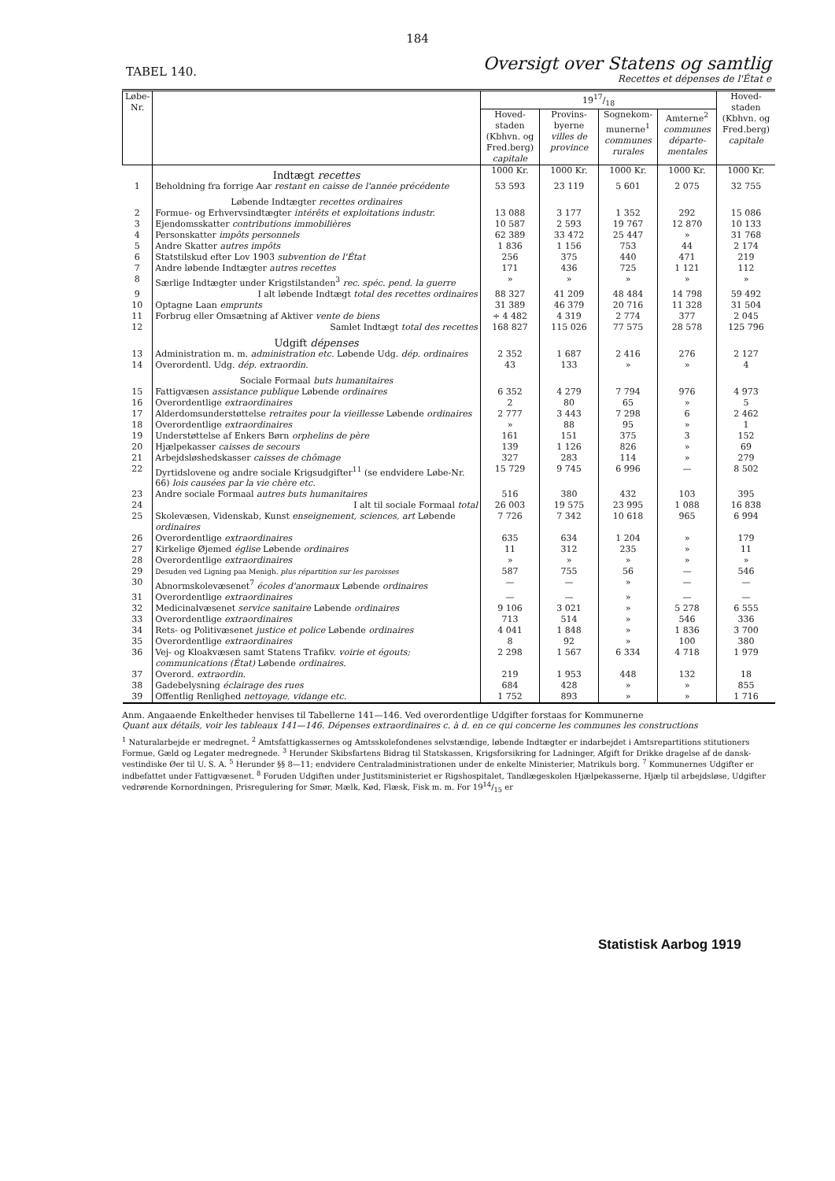184
TABEL 140.
Oversigt over Statens og samtlig
Recettes et dépenses de l'État e
| Løbe-Nr. | | 1917/18 | | | | Hoved-staden (Kbhvn. og Fred.berg) capitale |
| --- | --- | --- | --- | --- | --- | --- |
| | | Hoved-staden (Kbhvn. og Fred.berg) capitale | Provins-byerne villes de province | Sognekom-munerne<sup>1</sup> communes rurales | Amterne<sup>2</sup> communes départe-mentales | |
| | Indtægt recettes | 1000 Kr. | 1000 Kr. | 1000 Kr. | 1000 Kr. | 1000 Kr. |
| 1 | Beholdning fra forrige Aar restant en caisse de l'année précédente | 53 593 | 23 119 | 5 601 | 2 075 | 32 755 |
| | Løbende Indtægter recettes ordinaires | | | | | |
| 2 | Formue- og Erhvervsindtægter intérêts et exploitations industr. | 13 088 | 3 177 | 1 352 | 292 | 15 086 |
| 3 | Ejendomsskatter contributions immobilières | 10 587 | 2 593 | 19 767 | 12 870 | 10 133 |
| 4 | Personskatter impôts personnels | 62 389 | 33 472 | 25 447 | » | 31 768 |
| 5 | Andre Skatter autres impôts | 1 836 | 1 156 | 753 | 44 | 2 174 |
| 6 | Statstilskud efter Lov 1903 subvention de l'État | 256 | 375 | 440 | 471 | 219 |
| 7 | Andre løbende Indtægter autres recettes | 171 | 436 | 725 | 1 121 | 112 |
| 8 | Særlige Indtægter under Krigstilstanden<sup>3</sup> rec. spéc. pend. la guerre | » | » | » | » | » |
| 9 | I alt løbende Indtægt total des recettes ordinaires | 88 327 | 41 209 | 48 484 | 14 798 | 59 492 |
| 10 | Optagne Laan emprunts | 31 389 | 46 379 | 20 716 | 11 328 | 31 504 |
| 11 | Forbrug eller Omsætning af Aktiver vente de biens | ÷ 4 482 | 4 319 | 2 774 | 377 | 2 045 |
| 12 | Samlet Indtægt total des recettes | 168 827 | 115 026 | 77 575 | 28 578 | 125 796 |
| | Udgift dépenses | | | | | |
| 13 | Administration m. m. administration etc. Løbende Udg. dép. ordinaires | 2 352 | 1 687 | 2 416 | 276 | 2 127 |
| 14 | Overordentl. Udg. dép. extraordin. | 43 | 133 | » | » | 4 |
| | Sociale Formaal buts humanitaires | | | | | |
| 15 | Fattigvæsen assistance publique Løbende ordinaires | 6 352 | 4 279 | 7 794 | 976 | 4 973 |
| 16 | Overordentlige extraordinaires | 2 | 80 | 65 | » | 5 |
| 17 | Alderdomsunderstøttelse retraites pour la vieillesse Løbende ordinaires | 2 777 | 3 443 | 7 298 | 6 | 2 462 |
| 18 | Overordentlige extraordinaires | » | 88 | 95 | » | 1 |
| 19 | Understøttelse af Enkers Børn orphelins de père | 161 | 151 | 375 | 3 | 152 |
| 20 | Hjælpekasser caisses de secours | 139 | 1 126 | 826 | » | 69 |
| 21 | Arbejdsløshedskasser caisses de chômage | 327 | 283 | 114 | » | 279 |
| 22 | Dyrtidslovene og andre sociale Krigsudgifter<sup>11</sup> (se endvidere Løbe-Nr. 66) lois causées par la vie chère etc. | 15 729 | 9 745 | 6 996 | — | 8 502 |
| 23 | Andre sociale Formaal autres buts humanitaires | 516 | 380 | 432 | 103 | 395 |
| 24 | I alt til sociale Formaal total | 26 003 | 19 575 | 23 995 | 1 088 | 16 838 |
| 25 | Skolevæsen, Videnskab, Kunst enseignement, sciences, art Løbende ordinaires | 7 726 | 7 342 | 10 618 | 965 | 6 994 |
| 26 | Overordentlige extraordinaires | 635 | 634 | 1 204 | » | 179 |
| 27 | Kirkelige Øjemed église Løbende ordinaires | 11 | 312 | 235 | » | 11 |
| 28 | Overordentlige extraordinaires | » | » | » | » | » |
| 29 | Desuden ved Ligning paa Menigh. plus répartition sur les paroisses | 587 | 755 | 56 | — | 546 |
| 30 | Abnormskolevæsenet<sup>7</sup> écoles d'anormaux Løbende ordinaires | — | — | » | — | — |
| 31 | Overordentlige extraordinaires | — | — | » | — | — |
| 32 | Medicinalvæsenet service sanitaire Løbende ordinaires | 9 106 | 3 021 | » | 5 278 | 6 555 |
| 33 | Overordentlige extraordinaires | 713 | 514 | » | 546 | 336 |
| 34 | Rets- og Politivæsenet justice et police Løbende ordinaires | 4 041 | 1 848 | » | 1 836 | 3 700 |
| 35 | Overordentlige extraordinaires | 8 | 92 | » | 100 | 380 |
| 36 | Vej- og Kloakvæsen samt Statens Trafikv. voirie et égouts; communications (État) Løbende ordinaires. | 2 298 | 1 567 | 6 334 | 4 718 | 1 979 |
| 37 | Overord. extraordin. | 219 | 1 953 | 448 | 132 | 18 |
| 38 | Gadebelysning éclairage des rues | 684 | 428 | » | » | 855 |
| 39 | Offentlig Renlighed nettoyage, vidange etc. | 1 752 | 893 | » | » | 1 716 |
Anm. Angaaende Enkeltheder henvises til Tabellerne 141—146. Ved overordentlige Udgifter forstaas for Kommunerne
Quant aux détails, voir les tableaux 141—146. Dépenses extraordinaires c. à d. en ce qui concerne les communes les constructions
<sup>1</sup> Naturalarbejde er medregnet. <sup>2</sup> Amtsfattigkassernes og Amtsskolefondenes selvstændige, løbende Indtægter er indarbejdet i Amtsrepartitions stitutioners Formue, Gæld og Legater medregnede. <sup>3</sup> Herunder Skibsfartens Bidrag til Statskassen, Krigsforsikring for Ladninger, Afgift for Drikke dragelse af de dansk-vestindiske Øer til U. S. A. <sup>5</sup> Herunder §§ 8—11; endvidere Centraladministrationen under de enkelte Ministerier, Matrikuls borg. <sup>7</sup> Kommunernes Udgifter er indbefattet under Fattigvæsenet. <sup>8</sup> Foruden Udgiften under Justitsministeriet er Rigshospitalet, Tandlægeskolen Hjælpekasserne, Hjælp til arbejdsløse, Udgifter vedrørende Kornordningen, Prisregulering for Smør, Mælk, Kød, Flæsk, Fisk m. m. For 1914/15 er
Statistisk Aarbog 1919